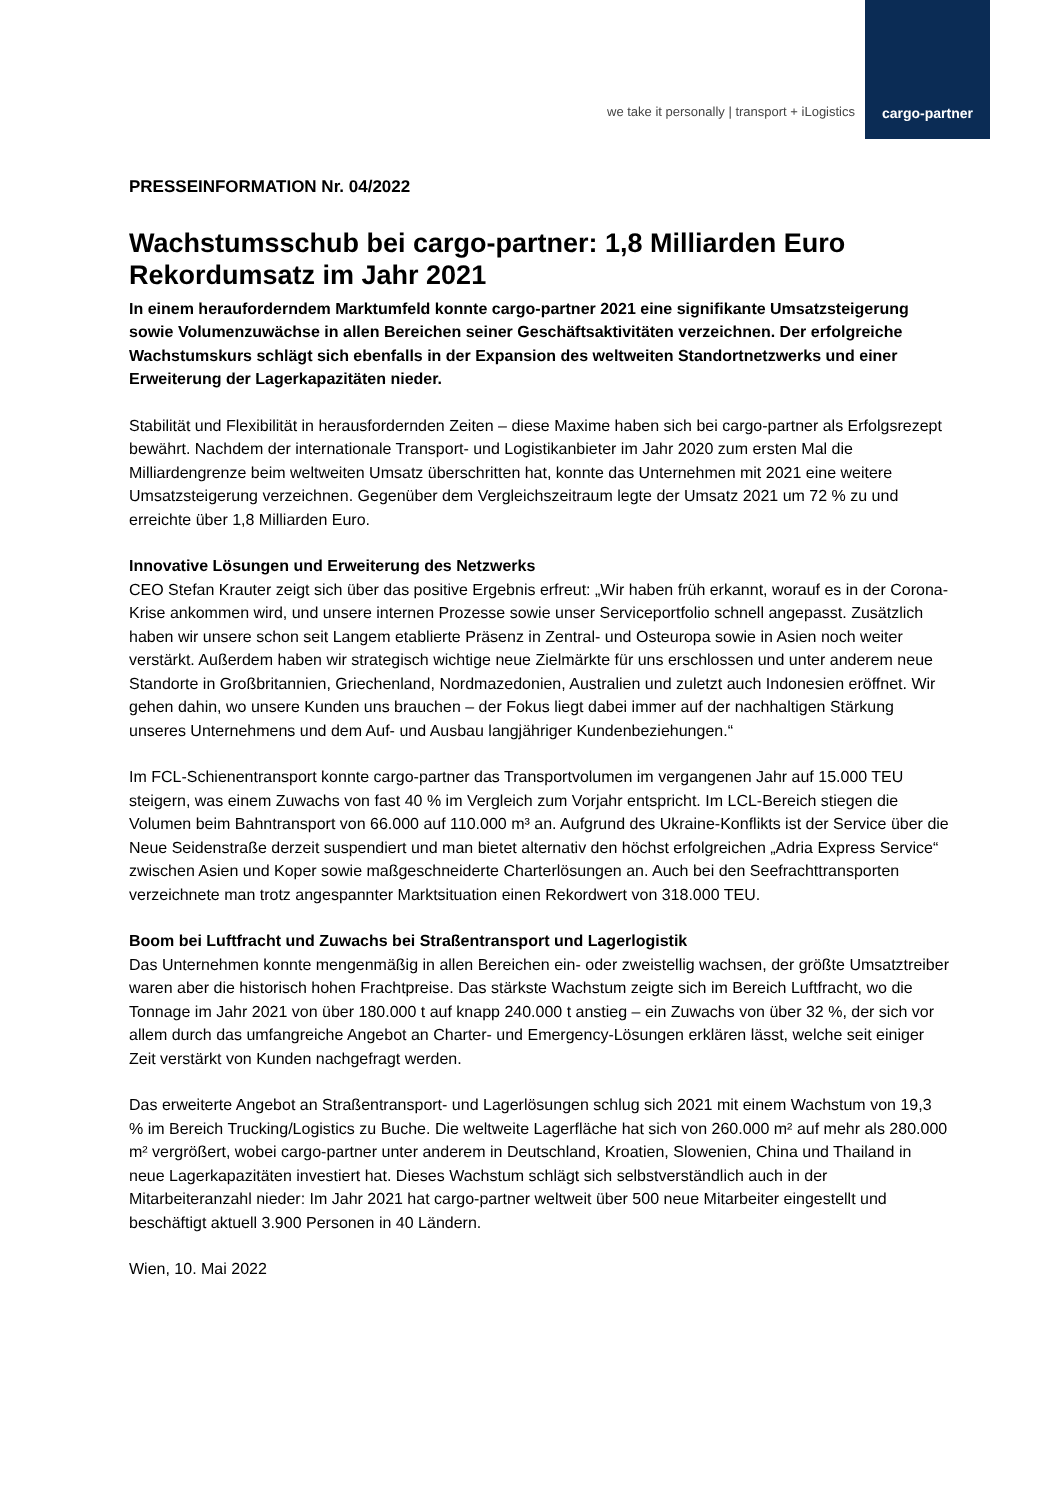we take it personally | transport + iLogistics
cargo-partner
PRESSEINFORMATION Nr. 04/2022
Wachstumsschub bei cargo-partner: 1,8 Milliarden Euro Rekordumsatz im Jahr 2021
In einem herauforderndem Marktumfeld konnte cargo-partner 2021 eine signifikante Umsatzsteigerung sowie Volumenzuwächse in allen Bereichen seiner Geschäftsaktivitäten verzeichnen. Der erfolgreiche Wachstumskurs schlägt sich ebenfalls in der Expansion des weltweiten Standortnetzwerks und einer Erweiterung der Lagerkapazitäten nieder.
Stabilität und Flexibilität in herausfordernden Zeiten – diese Maxime haben sich bei cargo-partner als Erfolgsrezept bewährt. Nachdem der internationale Transport- und Logistikanbieter im Jahr 2020 zum ersten Mal die Milliardengrenze beim weltweiten Umsatz überschritten hat, konnte das Unternehmen mit 2021 eine weitere Umsatzsteigerung verzeichnen. Gegenüber dem Vergleichszeitraum legte der Umsatz 2021 um 72 % zu und erreichte über 1,8 Milliarden Euro.
Innovative Lösungen und Erweiterung des Netzwerks
CEO Stefan Krauter zeigt sich über das positive Ergebnis erfreut: „Wir haben früh erkannt, worauf es in der Corona-Krise ankommen wird, und unsere internen Prozesse sowie unser Serviceportfolio schnell angepasst. Zusätzlich haben wir unsere schon seit Langem etablierte Präsenz in Zentral- und Osteuropa sowie in Asien noch weiter verstärkt. Außerdem haben wir strategisch wichtige neue Zielmärkte für uns erschlossen und unter anderem neue Standorte in Großbritannien, Griechenland, Nordmazedonien, Australien und zuletzt auch Indonesien eröffnet. Wir gehen dahin, wo unsere Kunden uns brauchen – der Fokus liegt dabei immer auf der nachhaltigen Stärkung unseres Unternehmens und dem Auf- und Ausbau langjähriger Kundenbeziehungen.“
Im FCL-Schienentransport konnte cargo-partner das Transportvolumen im vergangenen Jahr auf 15.000 TEU steigern, was einem Zuwachs von fast 40 % im Vergleich zum Vorjahr entspricht. Im LCL-Bereich stiegen die Volumen beim Bahntransport von 66.000 auf 110.000 m³ an. Aufgrund des Ukraine-Konflikts ist der Service über die Neue Seidenstraße derzeit suspendiert und man bietet alternativ den höchst erfolgreichen „Adria Express Service“ zwischen Asien und Koper sowie maßgeschneiderte Charterlösungen an. Auch bei den Seefrachttransporten verzeichnete man trotz angespannter Marktsituation einen Rekordwert von 318.000 TEU.
Boom bei Luftfracht und Zuwachs bei Straßentransport und Lagerlogistik
Das Unternehmen konnte mengenmäßig in allen Bereichen ein- oder zweistellig wachsen, der größte Umsatztreiber waren aber die historisch hohen Frachtpreise. Das stärkste Wachstum zeigte sich im Bereich Luftfracht, wo die Tonnage im Jahr 2021 von über 180.000 t auf knapp 240.000 t anstieg – ein Zuwachs von über 32 %, der sich vor allem durch das umfangreiche Angebot an Charter- und Emergency-Lösungen erklären lässt, welche seit einiger Zeit verstärkt von Kunden nachgefragt werden.
Das erweiterte Angebot an Straßentransport- und Lagerlösungen schlug sich 2021 mit einem Wachstum von 19,3 % im Bereich Trucking/Logistics zu Buche. Die weltweite Lagerfläche hat sich von 260.000 m² auf mehr als 280.000 m² vergrößert, wobei cargo-partner unter anderem in Deutschland, Kroatien, Slowenien, China und Thailand in neue Lagerkapazitäten investiert hat. Dieses Wachstum schlägt sich selbstverständlich auch in der Mitarbeiteranzahl nieder: Im Jahr 2021 hat cargo-partner weltweit über 500 neue Mitarbeiter eingestellt und beschäftigt aktuell 3.900 Personen in 40 Ländern.
Wien, 10. Mai 2022